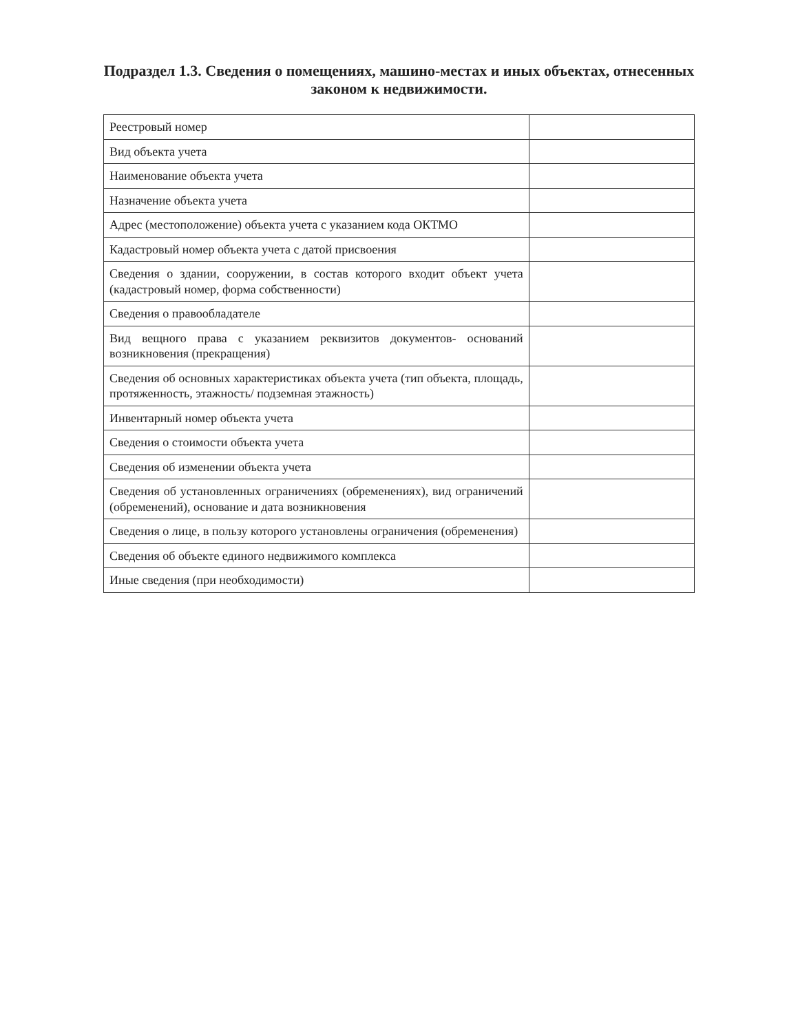Подраздел 1.3. Сведения о помещениях, машино-местах и иных объектах, отнесенных законом к недвижимости.
| Реестровый номер | |
| Вид объекта учета | |
| Наименование объекта учета | |
| Назначение объекта учета | |
| Адрес (местоположение) объекта учета с указанием кода ОКТМО | |
| Кадастровый номер объекта учета с датой присвоения | |
| Сведения о здании, сооружении, в состав которого входит объект учета (кадастровый номер, форма собственности) | |
| Сведения о правообладателе | |
| Вид вещного права с указанием реквизитов документов- оснований возникновения (прекращения) | |
| Сведения об основных характеристиках объекта учета (тип объекта, площадь, протяженность, этажность/ подземная этажность) | |
| Инвентарный номер объекта учета | |
| Сведения о стоимости объекта учета | |
| Сведения об изменении объекта учета | |
| Сведения об установленных ограничениях (обременениях), вид ограничений (обременений), основание и дата возникновения | |
| Сведения о лице, в пользу которого установлены ограничения (обременения) | |
| Сведения об объекте единого недвижимого комплекса | |
| Иные сведения (при необходимости) | |